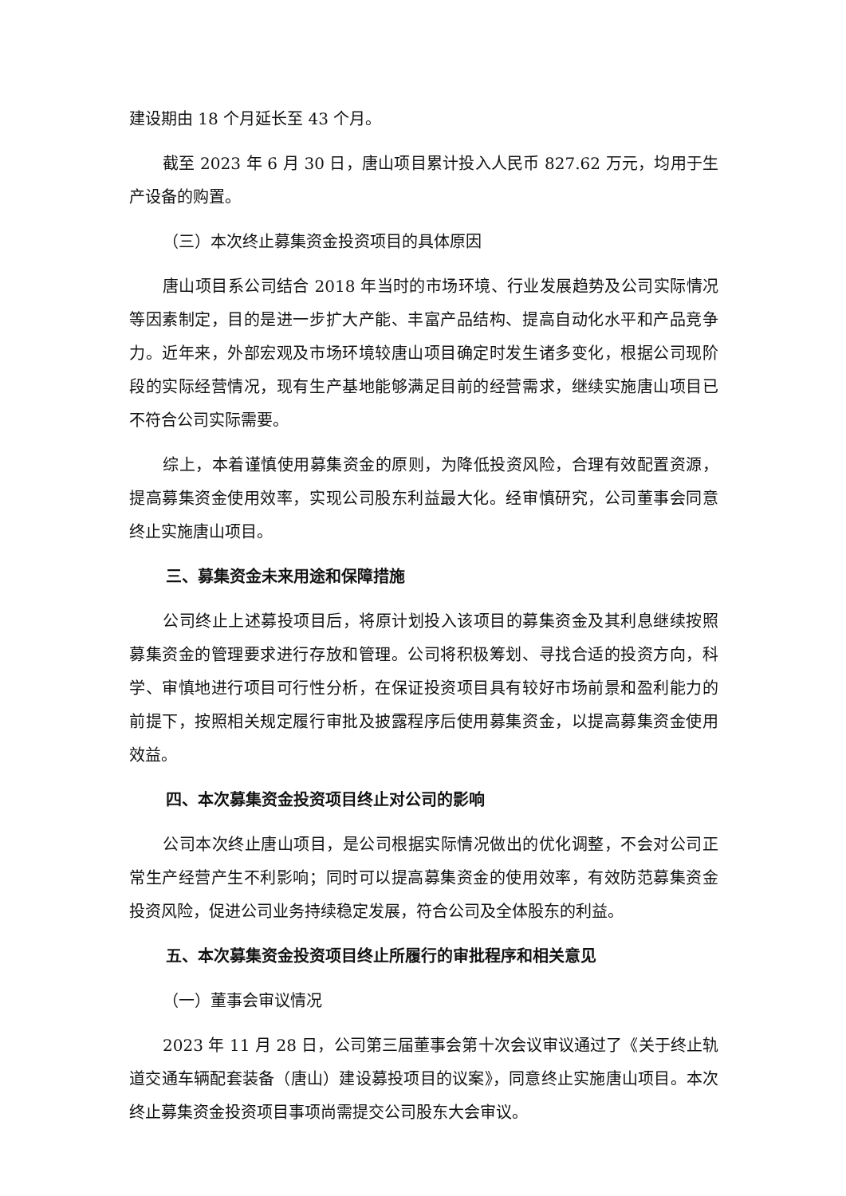建设期由 18 个月延长至 43 个月。
截至 2023 年 6 月 30 日，唐山项目累计投入人民币 827.62 万元，均用于生产设备的购置。
（三）本次终止募集资金投资项目的具体原因
唐山项目系公司结合 2018 年当时的市场环境、行业发展趋势及公司实际情况等因素制定，目的是进一步扩大产能、丰富产品结构、提高自动化水平和产品竞争力。近年来，外部宏观及市场环境较唐山项目确定时发生诸多变化，根据公司现阶段的实际经营情况，现有生产基地能够满足目前的经营需求，继续实施唐山项目已不符合公司实际需要。
综上，本着谨慎使用募集资金的原则，为降低投资风险，合理有效配置资源，提高募集资金使用效率，实现公司股东利益最大化。经审慎研究，公司董事会同意终止实施唐山项目。
三、募集资金未来用途和保障措施
公司终止上述募投项目后，将原计划投入该项目的募集资金及其利息继续按照募集资金的管理要求进行存放和管理。公司将积极筹划、寻找合适的投资方向，科学、审慎地进行项目可行性分析，在保证投资项目具有较好市场前景和盈利能力的前提下，按照相关规定履行审批及披露程序后使用募集资金，以提高募集资金使用效益。
四、本次募集资金投资项目终止对公司的影响
公司本次终止唐山项目，是公司根据实际情况做出的优化调整，不会对公司正常生产经营产生不利影响；同时可以提高募集资金的使用效率，有效防范募集资金投资风险，促进公司业务持续稳定发展，符合公司及全体股东的利益。
五、本次募集资金投资项目终止所履行的审批程序和相关意见
（一）董事会审议情况
2023 年 11 月 28 日，公司第三届董事会第十次会议审议通过了《关于终止轨道交通车辆配套装备（唐山）建设募投项目的议案》，同意终止实施唐山项目。本次终止募集资金投资项目事项尚需提交公司股东大会审议。